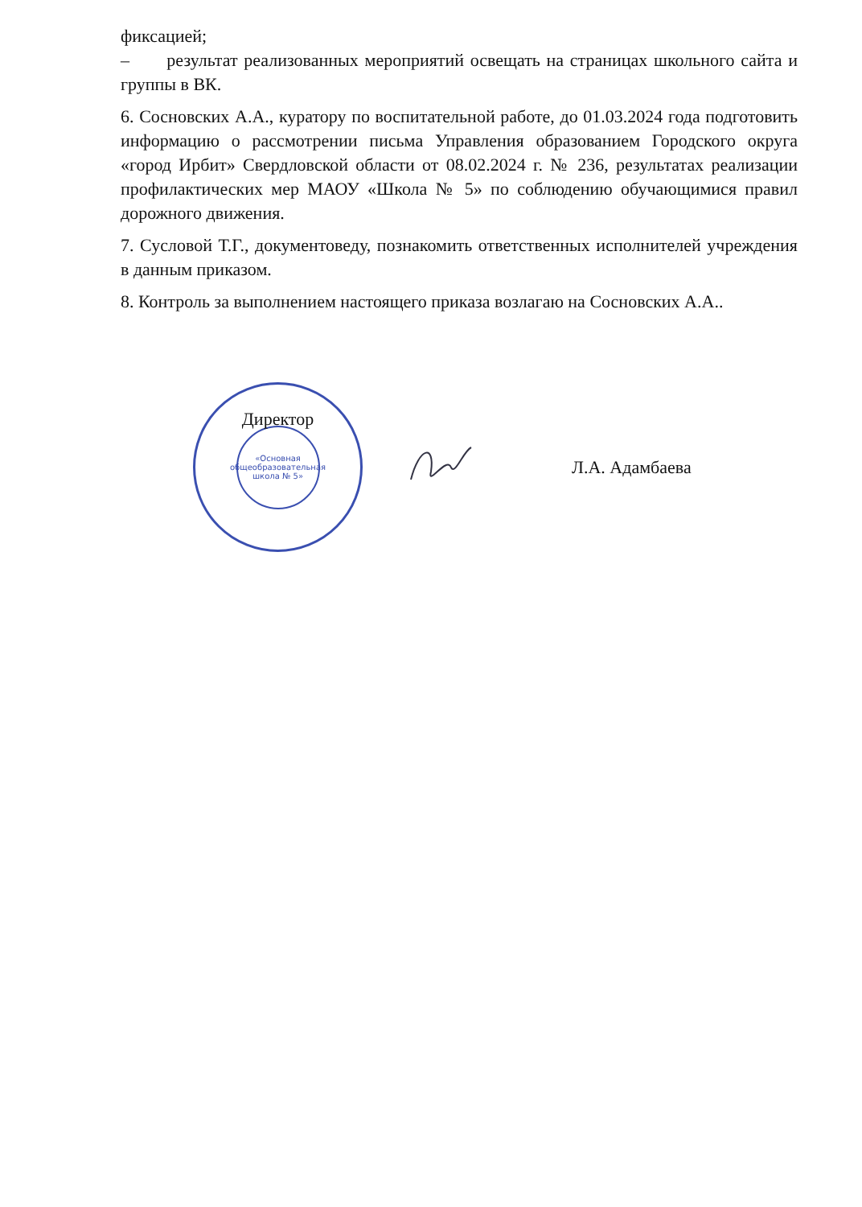фиксацией;
– результат реализованных мероприятий освещать на страницах школьного сайта и группы в ВК.
6. Сосновских А.А., куратору по воспитательной работе, до 01.03.2024 года подготовить информацию о рассмотрении письма Управления образованием Городского округа «город Ирбит» Свердловской области от 08.02.2024 г. № 236, результатах реализации профилактических мер МАОУ «Школа № 5» по соблюдению обучающимися правил дорожного движения.
7. Сусловой Т.Г., документоведу, познакомить ответственных исполнителей учреждения в данным приказом.
8. Контроль за выполнением настоящего приказа возлагаю на Сосновских А.А..
Директор
«Основная общеобразовательная школа № 5»
Л.А. Адамбаева